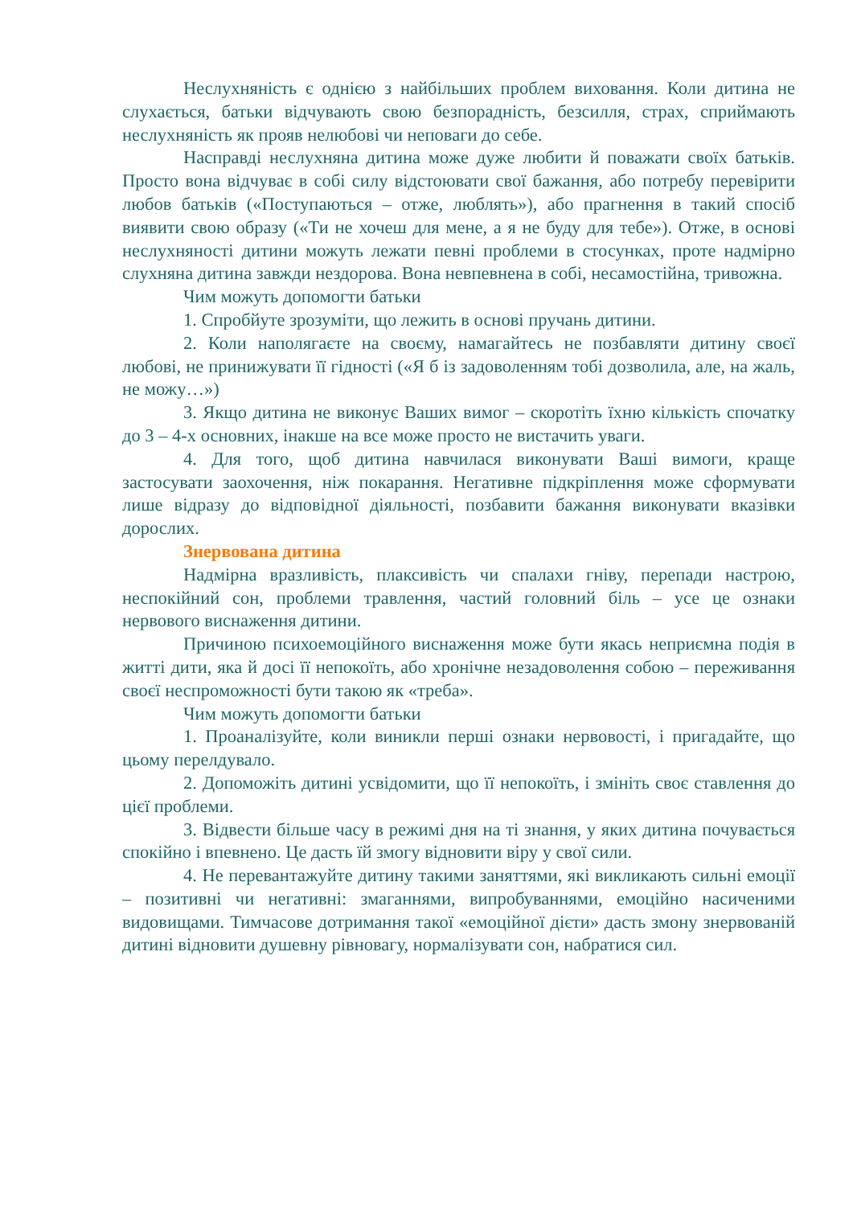Неслухняність є однією з найбільших проблем виховання. Коли дитина не слухається, батьки відчувають свою безпорадність, безсилля, страх, сприймають неслухняність як прояв нелюбові чи неповаги до себе.
Насправді неслухняна дитина може дуже любити й поважати своїх батьків. Просто вона відчуває в собі силу відстоювати свої бажання, або потребу перевірити любов батьків («Поступаються – отже, люблять»), або прагнення в такий спосіб виявити свою образу («Ти не хочеш для мене, а я не буду для тебе»). Отже, в основі неслухняності дитини можуть лежати певні проблеми в стосунках, проте надмірно слухняна дитина завжди нездорова. Вона невпевнена в собі, несамостійна, тривожна.
Чим можуть допомогти батьки
1. Спробйуте зрозуміти, що лежить в основі пручань дитини.
2. Коли наполягаєте на своєму, намагайтесь не позбавляти дитину своєї любові, не принижувати її гідності («Я б із задоволенням тобі дозволила, але, на жаль, не можу…»)
3. Якщо дитина не виконує Ваших вимог – скоротіть їхню кількість спочатку до 3 – 4-х основних, інакше на все може просто не вистачить уваги.
4. Для того, щоб дитина навчилася виконувати Ваші вимоги, краще застосувати заохочення, ніж покарання. Негативне підкріплення може сформувати лише відразу до відповідної діяльності, позбавити бажання виконувати вказівки дорослих.
Знервована дитина
Надмірна вразливість, плаксивість чи спалахи гніву, перепади настрою, неспокійний сон, проблеми травлення, частий головний біль – усе це ознаки нервового виснаження дитини.
Причиною психоемоційного виснаження може бути якась неприємна подія в житті дити, яка й досі її непокоїть, або хронічне незадоволення собою – переживання своєї неспроможності бути такою як «треба».
Чим можуть допомогти батьки
1. Проаналізуйте, коли виникли перші ознаки нервовості, і пригадайте, що цьому перелдувало.
2. Допоможіть дитині усвідомити, що її непокоїть, і змініть своє ставлення до цієї проблеми.
3. Відвести більше часу в режимі дня на ті знання, у яких дитина почувається спокійно і впевнено. Це дасть їй змогу відновити віру у свої сили.
4. Не перевантажуйте дитину такими заняттями, які викликають сильні емоції – позитивні чи негативні: змаганнями, випробуваннями, емоційно насиченими видовищами. Тимчасове дотримання такої «емоційної дієти» дасть змону знервованій дитині відновити душевну рівновагу, нормалізувати сон, набратися сил.